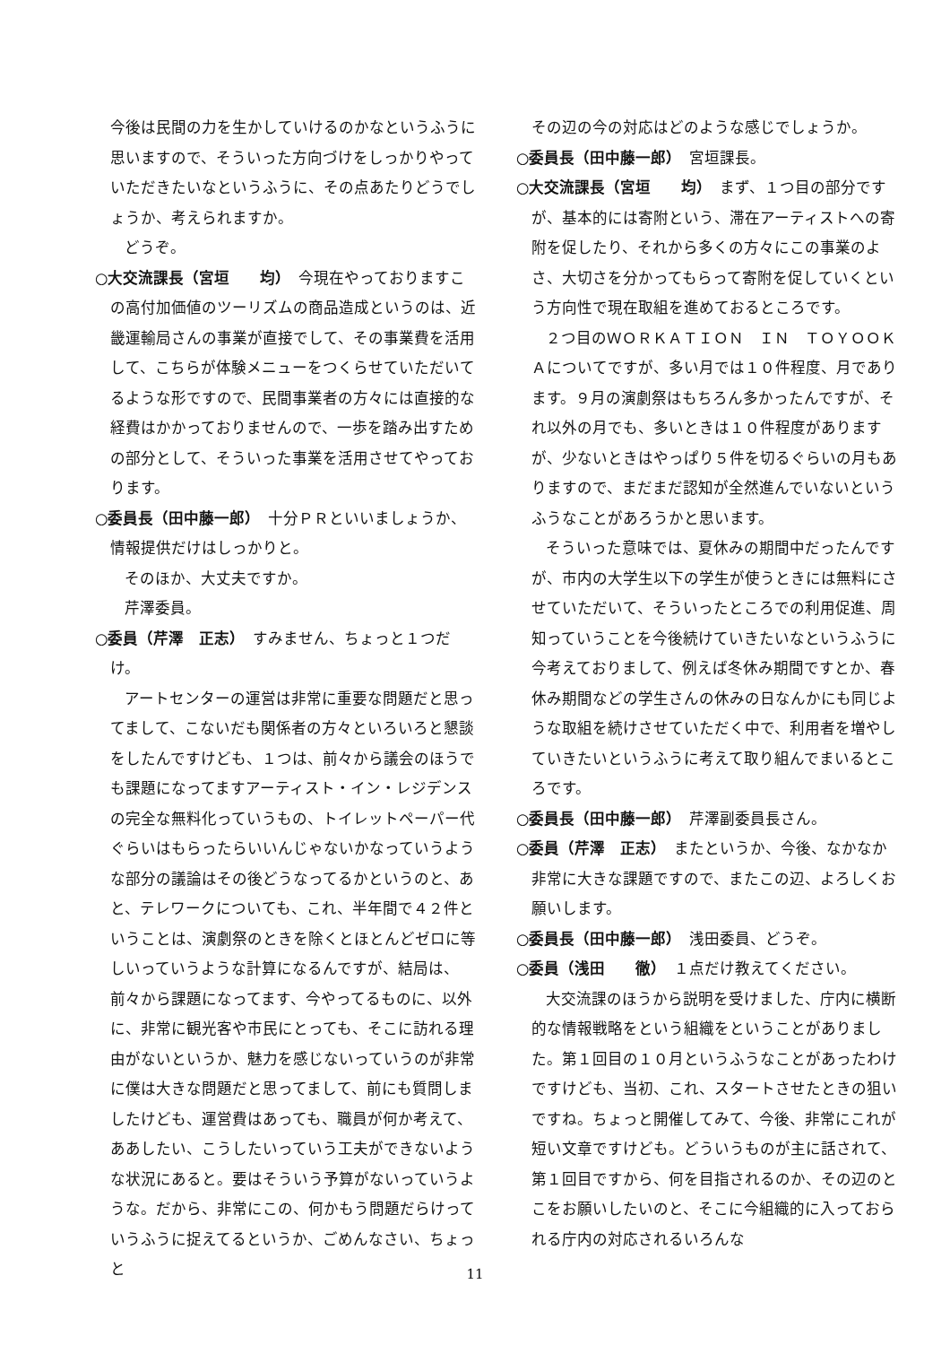今後は民間の力を生かしていけるのかなというふうに思いますので、そういった方向づけをしっかりやっていただきたいなというふうに、その点あたりどうでしょうか、考えられますか。
どうぞ。
○大交流課長（宮垣　　均）　今現在やっておりますこの高付加価値のツーリズムの商品造成というのは、近畿運輸局さんの事業が直接でして、その事業費を活用して、こちらが体験メニューをつくらせていただいてるような形ですので、民間事業者の方々には直接的な経費はかかっておりませんので、一歩を踏み出すための部分として、そういった事業を活用させてやっております。
○委員長（田中藤一郎）　十分ＰＲといいましょうか、情報提供だけはしっかりと。
そのほか、大丈夫ですか。
芹澤委員。
○委員（芹澤　正志）　すみません、ちょっと１つだけ。
アートセンターの運営は非常に重要な問題だと思ってまして、こないだも関係者の方々といろいろと懇談をしたんですけども、１つは、前々から議会のほうでも課題になってますアーティスト・イン・レジデンスの完全な無料化っていうもの、トイレットペーパー代ぐらいはもらったらいいんじゃないかなっていうような部分の議論はその後どうなってるかというのと、あと、テレワークについても、これ、半年間で４２件ということは、演劇祭のときを除くとほとんどゼロに等しいっていうような計算になるんですが、結局は、前々から課題になってます、今やってるものに、以外に、非常に観光客や市民にとっても、そこに訪れる理由がないというか、魅力を感じないっていうのが非常に僕は大きな問題だと思ってまして、前にも質問しましたけども、運営費はあっても、職員が何か考えて、ああしたい、こうしたいっていう工夫ができないような状況にあると。要はそういう予算がないっていうような。だから、非常にこの、何かもう問題だらけっていうふうに捉えてるというか、ごめんなさい、ちょっと
その辺の今の対応はどのような感じでしょうか。
○委員長（田中藤一郎）　宮垣課長。
○大交流課長（宮垣　　均）　まず、１つ目の部分ですが、基本的には寄附という、滞在アーティストへの寄附を促したり、それから多くの方々にこの事業のよさ、大切さを分かってもらって寄附を促していくという方向性で現在取組を進めておるところです。
２つ目のＷＯＲＫＡＴＩＯＮ　ＩＮ　ＴＯＹＯＯＫＡについてですが、多い月では１０件程度、月であります。９月の演劇祭はもちろん多かったんですが、それ以外の月でも、多いときは１０件程度がありますが、少ないときはやっぱり５件を切るぐらいの月もありますので、まだまだ認知が全然進んでいないというふうなことがあろうかと思います。
そういった意味では、夏休みの期間中だったんですが、市内の大学生以下の学生が使うときには無料にさせていただいて、そういったところでの利用促進、周知っていうことを今後続けていきたいなというふうに今考えておりまして、例えば冬休み期間ですとか、春休み期間などの学生さんの休みの日なんかにも同じような取組を続けさせていただく中で、利用者を増やしていきたいというふうに考えて取り組んでまいるところです。
○委員長（田中藤一郎）　芹澤副委員長さん。
○委員（芹澤　正志）　またというか、今後、なかなか非常に大きな課題ですので、またこの辺、よろしくお願いします。
○委員長（田中藤一郎）　浅田委員、どうぞ。
○委員（浅田　　徹）　１点だけ教えてください。
大交流課のほうから説明を受けました、庁内に横断的な情報戦略をという組織をということがありました。第１回目の１０月というふうなことがあったわけですけども、当初、これ、スタートさせたときの狙いですね。ちょっと開催してみて、今後、非常にこれが短い文章ですけども。どういうものが主に話されて、第１回目ですから、何を目指されるのか、その辺のとこをお願いしたいのと、そこに今組織的に入っておられる庁内の対応されるいろんな
11